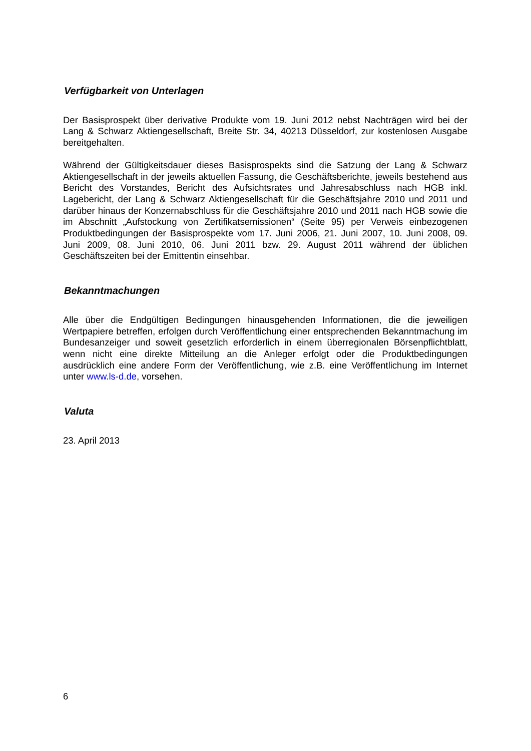Verfügbarkeit von Unterlagen
Der Basisprospekt über derivative Produkte vom 19. Juni 2012 nebst Nachträgen wird bei der Lang & Schwarz Aktiengesellschaft, Breite Str. 34, 40213 Düsseldorf, zur kostenlosen Ausgabe bereitgehalten.
Während der Gültigkeitsdauer dieses Basisprospekts sind die Satzung der Lang & Schwarz Aktiengesellschaft in der jeweils aktuellen Fassung, die Geschäftsberichte, jeweils bestehend aus Bericht des Vorstandes, Bericht des Aufsichtsrates und Jahresabschluss nach HGB inkl. Lagebericht, der Lang & Schwarz Aktiengesellschaft für die Geschäftsjahre 2010 und 2011 und darüber hinaus der Konzernabschluss für die Geschäftsjahre 2010 und 2011 nach HGB sowie die im Abschnitt „Aufstockung von Zertifikatsemissionen“ (Seite 95) per Verweis einbezogenen Produktbedingungen der Basisprospekte vom 17. Juni 2006, 21. Juni 2007, 10. Juni 2008, 09. Juni 2009, 08. Juni 2010, 06. Juni 2011 bzw. 29. August 2011 während der üblichen Geschäftszeiten bei der Emittentin einsehbar.
Bekanntmachungen
Alle über die Endgültigen Bedingungen hinausgehenden Informationen, die die jeweiligen Wertpapiere betreffen, erfolgen durch Veröffentlichung einer entsprechenden Bekanntmachung im Bundesanzeiger und soweit gesetzlich erforderlich in einem überregionalen Börsenpflichtblatt, wenn nicht eine direkte Mitteilung an die Anleger erfolgt oder die Produktbedingungen ausdrücklich eine andere Form der Veröffentlichung, wie z.B. eine Veröffentlichung im Internet unter www.ls-d.de, vorsehen.
Valuta
23. April 2013
6